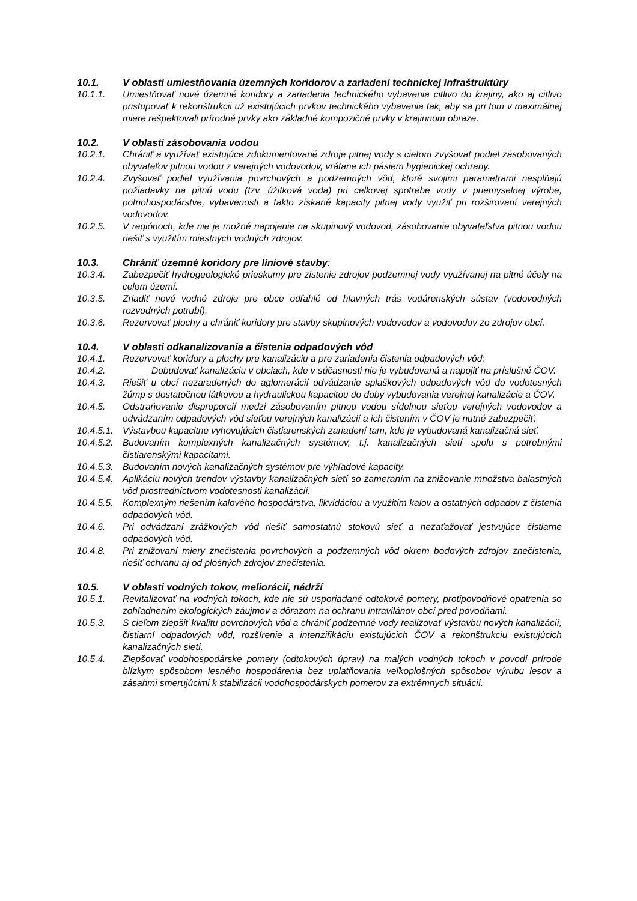10.1. V oblasti umiestňovania územných koridorov a zariadení technickej infraštruktúry
10.1.1. Umiestňovať nové územné koridory a zariadenia technického vybavenia citlivo do krajiny, ako aj citlivo pristupovať k rekonštrukcii už existujúcich prvkov technického vybavenia tak, aby sa pri tom v maximálnej miere rešpektovali prírodné prvky ako základné kompozičné prvky v krajinnom obraze.
10.2. V oblasti zásobovania vodou
10.2.1. Chrániť a využívať existujúce zdokumentované zdroje pitnej vody s cieľom zvyšovať podiel zásobovaných obyvateľov pitnou vodou z verejných vodovodov, vrátane ich pásiem hygienickej ochrany.
10.2.4. Zvyšovať podiel využívania povrchových a podzemných vôd, ktoré svojimi parametrami nesplňajú požiadavky na pitnú vodu (tzv. úžitková voda) pri celkovej spotrebe vody v priemyselnej výrobe, poľnohospodárstve, vybavenosti a takto získané kapacity pitnej vody využiť pri rozširovaní verejných vodovodov.
10.2.5. V regiónoch, kde nie je možné napojenie na skupinový vodovod, zásobovanie obyvateľstva pitnou vodou riešiť s využitím miestnych vodných zdrojov.
10.3. Chrániť územné koridory pre líniové stavby:
10.3.4. Zabezpečiť hydrogeologické prieskumy pre zistenie zdrojov podzemnej vody využívanej na pitné účely na celom území.
10.3.5. Zriadiť nové vodné zdroje pre obce odľahlé od hlavných trás vodárenských sústav (vodovodných rozvodných potrubí).
10.3.6. Rezervovať plochy a chrániť koridory pre stavby skupinových vodovodov a vodovodov zo zdrojov obcí.
10.4. V oblasti odkanalizovania a čistenia odpadových vôd
10.4.1. Rezervovať koridory a plochy pre kanalizáciu a pre zariadenia čistenia odpadových vôd:
10.4.2. Dobudovať kanalizáciu v obciach, kde v súčasnosti nie je vybudovaná a napojiť na príslušné ČOV.
10.4.3. Riešiť u obcí nezaradených do aglomerácií odvádzanie splaškových odpadových vôd do vodotesných žúmp s dostatočnou látkovou a hydraulickou kapacitou do doby vybudovania verejnej kanalizácie a ČOV.
10.4.5. Odstraňovanie disproporcií medzi zásobovaním pitnou vodou sídelnou sieťou verejných vodovodov a odvádzaním odpadových vôd sieťou verejných kanalizácií a ich čistením v ČOV je nutné zabezpečiť:
10.4.5.1.
Výstavbou kapacitne vyhovujúcich čistiarenských zariadení tam, kde je vybudovaná kanalizačná sieť.
10.4.5.2.
Budovaním komplexných kanalizačných systémov, t.j. kanalizačných sietí spolu s potrebnými čistiarenskými kapacitami.
10.4.5.3.
Budovaním nových kanalizačných systémov pre výhľadové kapacity.
10.4.5.4.
Aplikáciu nových trendov výstavby kanalizačných sietí so zameraním na znižovanie množstva balastných vôd prostredníctvom vodotesnosti kanalizácií.
10.4.5.5.
Komplexným riešením kalového hospodárstva, likvidáciou a využitím kalov a ostatných odpadov z čistenia odpadových vôd.
10.4.6. Pri odvádzaní zrážkových vôd riešiť samostatnú stokovú sieť a nezaťažovať jestvujúce čistiarne odpadových vôd.
10.4.8. Pri znižovaní miery znečistenia povrchových a podzemných vôd okrem bodových zdrojov znečistenia, riešiť ochranu aj od plošných zdrojov znečistenia.
10.5. V oblasti vodných tokov, meliorácií, nádrží
10.5.1. Revitalizovať na vodných tokoch, kde nie sú usporiadané odtokové pomery, protipovodňové opatrenia so zohľadnením ekologických záujmov a dôrazom na ochranu intravilánov obcí pred povodňami.
10.5.3. S cieľom zlepšiť kvalitu povrchových vôd a chrániť podzemné vody realizovať výstavbu nových kanalizácií, čistiarní odpadových vôd, rozšírenie a intenzifikáciu existujúcich ČOV a rekonštrukciu existujúcich kanalizačných sietí.
10.5.4. Zlepšovať vodohospodárske pomery (odtokových úprav) na malých vodných tokoch v povodí prírode blízkym spôsobom lesného hospodárenia bez uplatňovania veľkoplošných spôsobov výrubu lesov a zásahmi smerujúcimi k stabilizácii vodohospodárskych pomerov za extrémnych situácií.